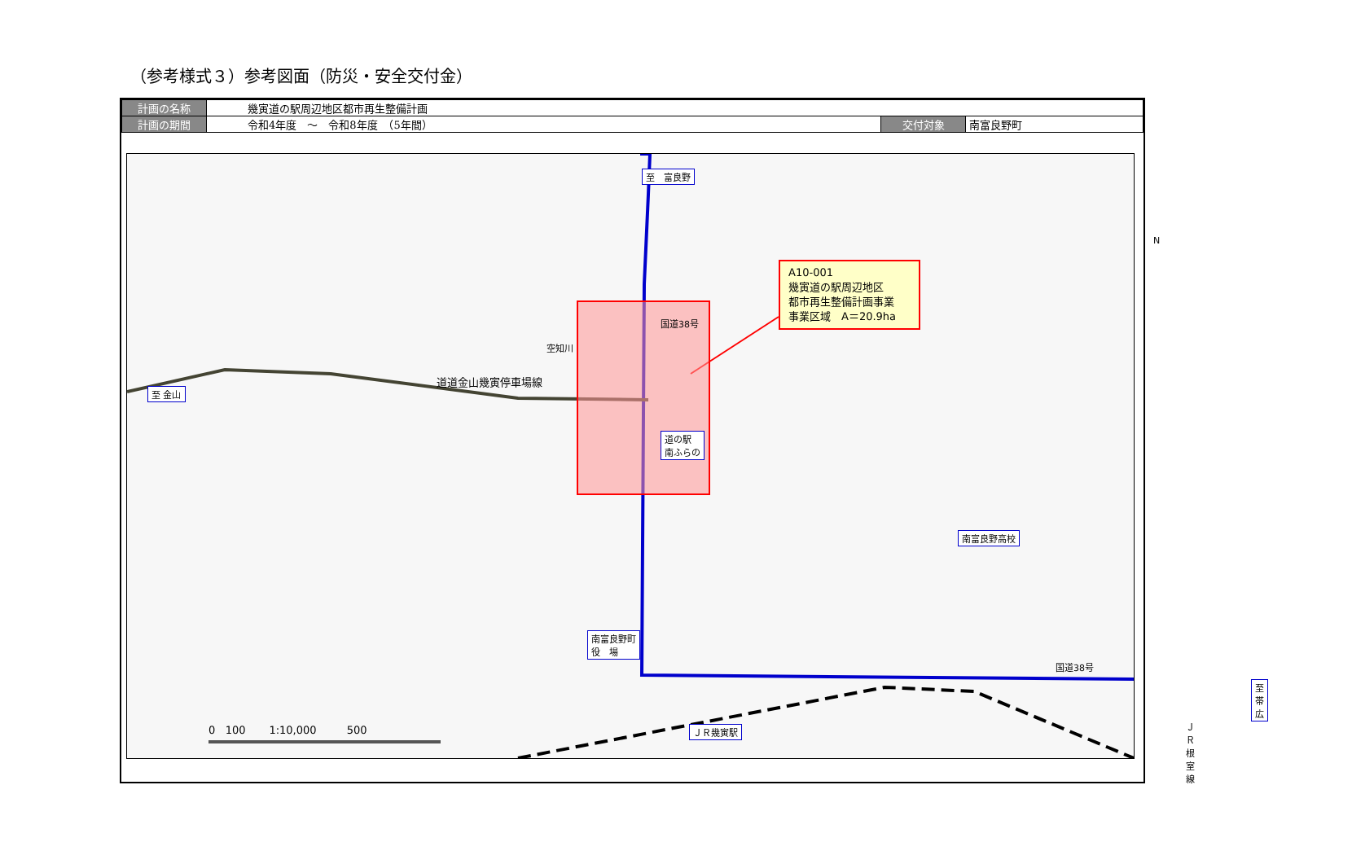（参考様式３）参考図面（防災・安全交付金）
| 計画の名称 | 幾寅道の駅周辺地区都市再生整備計画 | | |
| 計画の期間 | 令和4年度 ～ 令和8年度 （5年間） | 交付対象 | 南富良野町 |
至　富良野
国道38号
空知川
A10-001
幾寅道の駅周辺地区
都市再生整備計画事業
事業区域　A＝20.9ha
N
至 金山
道道金山幾寅停車場線
道の駅
南ふらの
南富良野高校
南富良野町
役　場
国道38号
至 帯広
ＪＲ幾寅駅 ＪＲ根室線
0 100 1:10,000 500